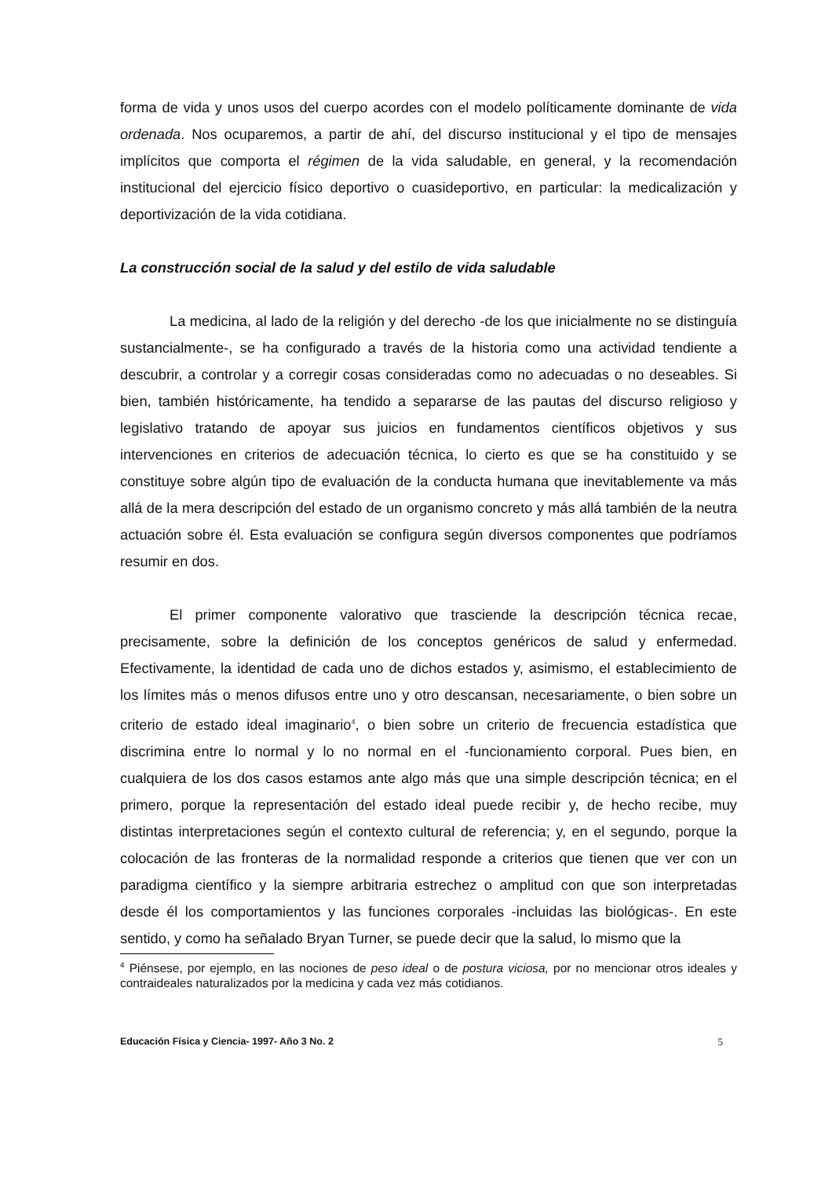forma de vida y unos usos del cuerpo acordes con el modelo políticamente dominante de vida ordenada. Nos ocuparemos, a partir de ahí, del discurso institucional y el tipo de mensajes implícitos que comporta el régimen de la vida saludable, en general, y la recomendación institucional del ejercicio físico deportivo o cuasideportivo, en particular: la medicalización y deportivización de la vida cotidiana.
La construcción social de la salud y del estilo de vida saludable
La medicina, al lado de la religión y del derecho -de los que inicialmente no se distinguía sustancialmente-, se ha configurado a través de la historia como una actividad tendiente a descubrir, a controlar y a corregir cosas consideradas como no adecuadas o no deseables. Si bien, también históricamente, ha tendido a separarse de las pautas del discurso religioso y legislativo tratando de apoyar sus juicios en fundamentos científicos objetivos y sus intervenciones en criterios de adecuación técnica, lo cierto es que se ha constituido y se constituye sobre algún tipo de evaluación de la conducta humana que inevitablemente va más allá de la mera descripción del estado de un organismo concreto y más allá también de la neutra actuación sobre él. Esta evaluación se configura según diversos componentes que podríamos resumir en dos.
El primer componente valorativo que trasciende la descripción técnica recae, precisamente, sobre la definición de los conceptos genéricos de salud y enfermedad. Efectivamente, la identidad de cada uno de dichos estados y, asimismo, el establecimiento de los límites más o menos difusos entre uno y otro descansan, necesariamente, o bien sobre un criterio de estado ideal imaginario<sup>4</sup>, o bien sobre un criterio de frecuencia estadística que discrimina entre lo normal y lo no normal en el -funcionamiento corporal. Pues bien, en cualquiera de los dos casos estamos ante algo más que una simple descripción técnica; en el primero, porque la representación del estado ideal puede recibir y, de hecho recibe, muy distintas interpretaciones según el contexto cultural de referencia; y, en el segundo, porque la colocación de las fronteras de la normalidad responde a criterios que tienen que ver con un paradigma científico y la siempre arbitraria estrechez o amplitud con que son interpretadas desde él los comportamientos y las funciones corporales -incluidas las biológicas-. En este sentido, y como ha señalado Bryan Turner, se puede decir que la salud, lo mismo que la
<sup>4</sup> Piénsese, por ejemplo, en las nociones de peso ideal o de postura viciosa, por no mencionar otros ideales y contraideales naturalizados por la medicina y cada vez más cotidianos.
Educación Física y Ciencia- 1997- Año 3 No. 2 5